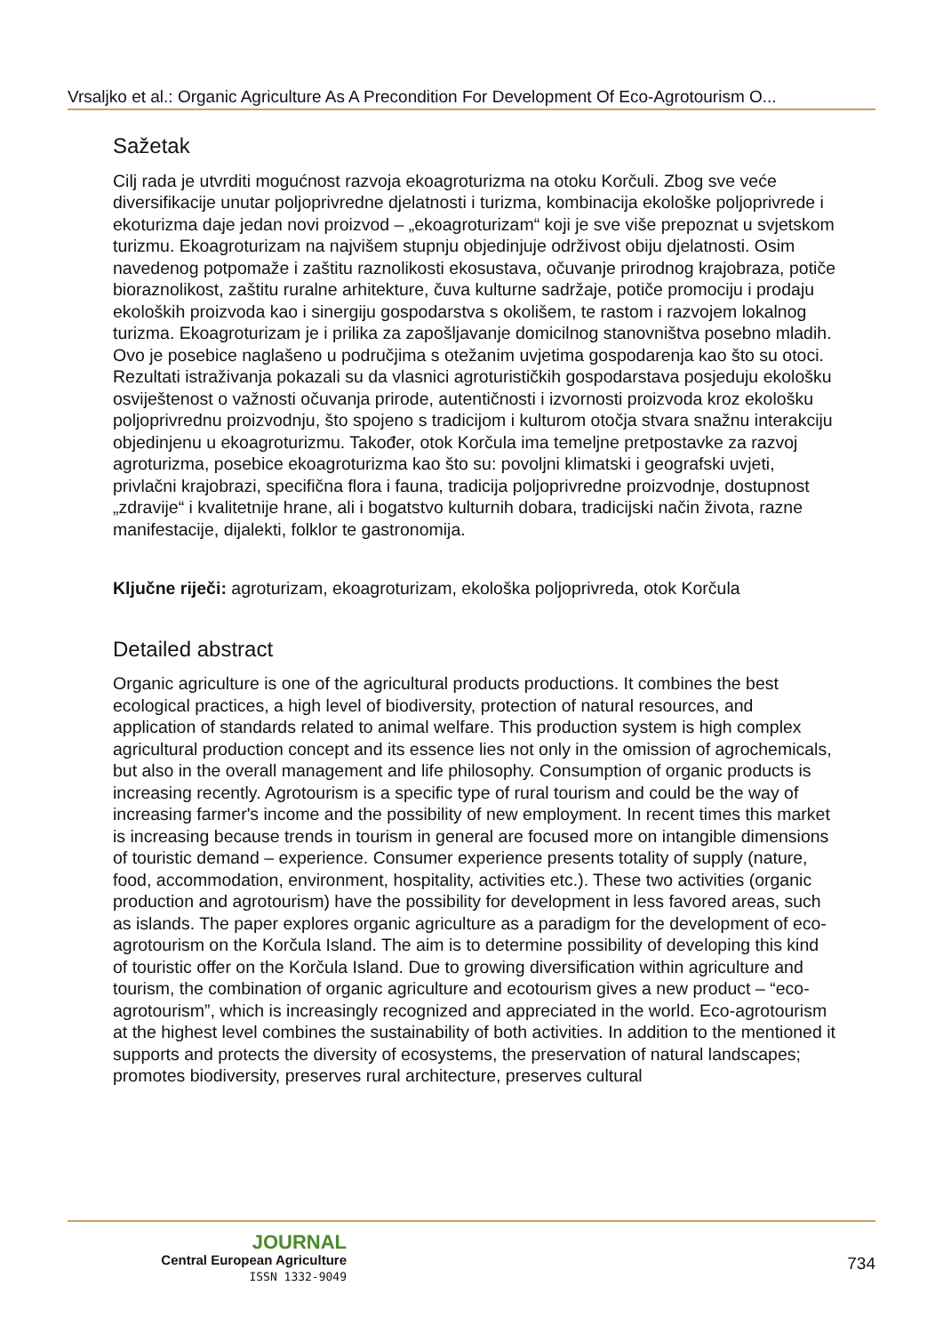Vrsaljko et al.: Organic Agriculture As A Precondition For Development Of Eco-Agrotourism O...
Sažetak
Cilj rada je utvrditi mogućnost razvoja ekoagroturizma na otoku Korčuli. Zbog sve veće diversifikacije unutar poljoprivredne djelatnosti i turizma, kombinacija ekološke poljoprivrede i ekoturizma daje jedan novi proizvod – „ekoagroturizam“ koji je sve više prepoznat u svjetskom turizmu. Ekoagroturizam na najvišem stupnju objedinjuje održivost obiju djelatnosti. Osim navedenog potpomaže i zaštitu raznolikosti ekosustava, očuvanje prirodnog krajobraza, potiče bioraznolikost, zaštitu ruralne arhitekture, čuva kulturne sadržaje, potiče promociju i prodaju ekoloških proizvoda kao i sinergiju gospodarstva s okolišem, te rastom i razvojem lokalnog turizma. Ekoagroturizam je i prilika za zapošljavanje domicilnog stanovništva posebno mladih. Ovo je posebice naglašeno u područjima s otežanim uvjetima gospodarenja kao što su otoci. Rezultati istraživanja pokazali su da vlasnici agroturističkih gospodarstava posjeduju ekološku osviještenost o važnosti očuvanja prirode, autentičnosti i izvornosti proizvoda kroz ekološku poljoprivrednu proizvodnju, što spojeno s tradicijom i kulturom otočja stvara snažnu interakciju objedinjenu u ekoagroturizmu. Također, otok Korčula ima temeljne pretpostavke za razvoj agroturizma, posebice ekoagroturizma kao što su: povoljni klimatski i geografski uvjeti, privlačni krajobrazi, specifična flora i fauna, tradicija poljoprivredne proizvodnje, dostupnost „zdravije“ i kvalitetnije hrane, ali i bogatstvo kulturnih dobara, tradicijski način života, razne manifestacije, dijalekti, folklor te gastronomija.
Ključne riječi: agroturizam, ekoagroturizam, ekološka poljoprivreda, otok Korčula
Detailed abstract
Organic agriculture is one of the agricultural products productions. It combines the best ecological practices, a high level of biodiversity, protection of natural resources, and application of standards related to animal welfare. This production system is high complex agricultural production concept and its essence lies not only in the omission of agrochemicals, but also in the overall management and life philosophy. Consumption of organic products is increasing recently. Agrotourism is a specific type of rural tourism and could be the way of increasing farmer's income and the possibility of new employment. In recent times this market is increasing because trends in tourism in general are focused more on intangible dimensions of touristic demand – experience. Consumer experience presents totality of supply (nature, food, accommodation, environment, hospitality, activities etc.). These two activities (organic production and agrotourism) have the possibility for development in less favored areas, such as islands. The paper explores organic agriculture as a paradigm for the development of eco-agrotourism on the Korčula Island. The aim is to determine possibility of developing this kind of touristic offer on the Korčula Island. Due to growing diversification within agriculture and tourism, the combination of organic agriculture and ecotourism gives a new product – “eco-agrotourism”, which is increasingly recognized and appreciated in the world. Eco-agrotourism at the highest level combines the sustainability of both activities. In addition to the mentioned it supports and protects the diversity of ecosystems, the preservation of natural landscapes; promotes biodiversity, preserves rural architecture, preserves cultural
JOURNAL
Central European Agriculture
ISSN 1332-9049
734